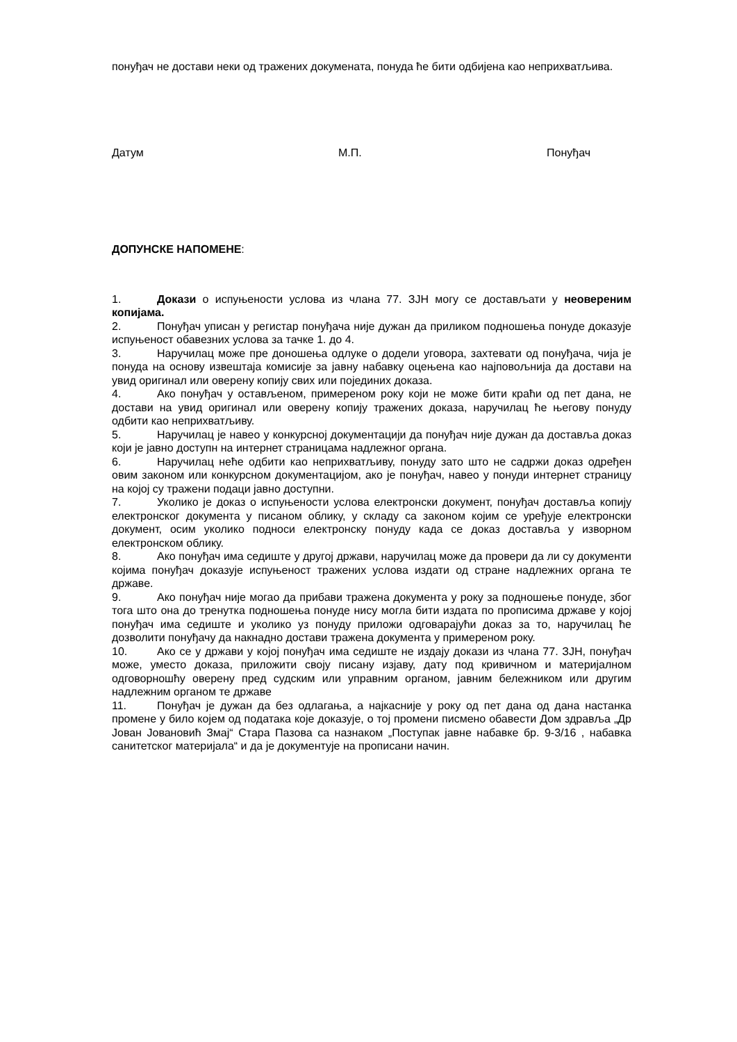понуђач не достави неки од тражених докумената, понуда ће бити одбијена као неприхватљива.
Датум М.П. Понуђач
ДОПУНСКЕ НАПОМЕНЕ:
1. Докази о испуњености услова из члана 77. ЗЈН могу се достављати у неовереним копијама.
2. Понуђач уписан у регистар понуђача није дужан да приликом подношења понуде доказује испуњеност обавезних услова за тачке 1. до 4.
3. Наручилац може пре доношења одлуке о додели уговора, захтевати од понуђача, чија је понуда на основу извештаја комисије за јавну набавку оцењена као најповољнија да достави на увид оригинал или оверену копију свих или појединих доказа.
4. Ако понуђач у остављеном, примереном року који не може бити краћи од пет дана, не достави на увид оригинал или оверену копију тражених доказа, наручилац ће његову понуду одбити као неприхватљиву.
5. Наручилац је навео у конкурсној документацији да понуђач није дужан да доставља доказ који је јавно доступн на интернет страницама надлежног органа.
6. Наручилац неће одбити као неприхватљиву, понуду зато што не садржи доказ одређен овим законом или конкурсном документацијом, ако је понуђач, навео у понуди интернет страницу на којој су тражени подаци јавно доступни.
7. Уколико је доказ о испуњености услова електронски документ, понуђач доставља копију електронског документа у писаном облику, у складу са законом којим се уређује електронски документ, осим уколико подноси електронску понуду када се доказ доставља у изворном електронском облику.
8. Ако понуђач има седиште у другој држави, наручилац може да провери да ли су документи којима понуђач доказује испуњеност тражених услова издати од стране надлежних органа те државе.
9. Ако понуђач није могао да прибави тражена документа у року за подношење понуде, због тога што она до тренутка подношења понуде нису могла бити издата по прописима државе у којој понуђач има седиште и уколико уз понуду приложи одговарајући доказ за то, наручилац ће дозволити понуђачу да накнадно достави тражена документа у примереном року.
10. Ако се у држави у којој понуђач има седиште не издају докази из члана 77. ЗЈН, понуђач може, уместо доказа, приложити своју писану изјаву, дату под кривичном и материјалном одговорношћу оверену пред судским или управним органом, јавним бележником или другим надлежним органом те државе
11. Понуђач је дужан да без одлагања, а најкасније у року од пет дана од дана настанка промене у било којем од података које доказује, о тој промени писмено обавести Дом здравља „Др Јован Јовановић Змај“ Стара Пазова са назнаком „Поступак јавне набавке бр. 9-3/16 , набавка санитетског материјала“ и да је документује на прописани начин.